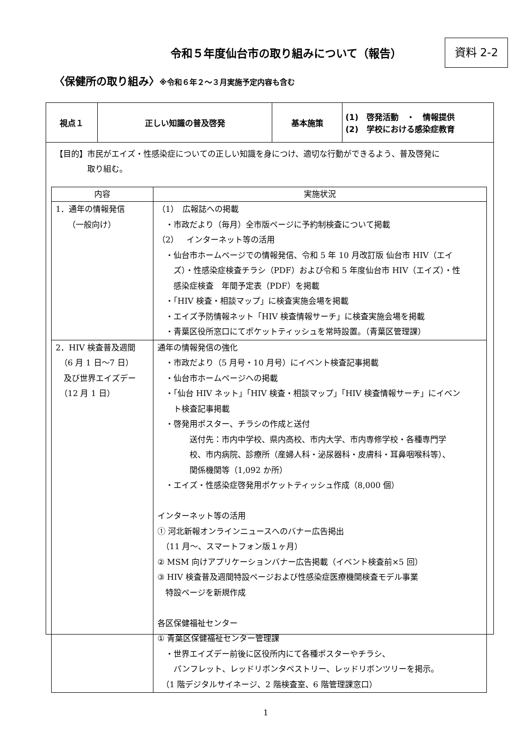令和５年度仙台市の取り組みについて（報告）
資料 2-2
〈保健所の取り組み〉※令和６年２～３月実施予定内容も含む
| 視点１ | 正しい知識の普及啓発 | 基本施策 | (1) 啓発活動 ・ 情報提供 (2) 学校における感染症教育 |
【目的】市民がエイズ・性感染症についての正しい知識を身につけ、適切な行動ができるよう、普及啓発に
　　　　取り組む。
| 内容 | 実施状況 |
| --- | --- |
| 1．通年の情報発信 （一般向け） | （1） 広報誌への掲載 ・市政だより（毎月）全市版ページに予約制検査について掲載 （2） インターネット等の活用 ・仙台市ホームページでの情報発信、令和 5 年 10 月改訂版 仙台市 HIV（エイ ズ）・性感染症検査チラシ（PDF）および令和 5 年度仙台市 HIV（エイズ）・性 感染症検査 年間予定表（PDF）を掲載 ・「HIV 検査・相談マップ」に検査実施会場を掲載 ・エイズ予防情報ネット「HIV 検査情報サーチ」に検査実施会場を掲載 ・青葉区役所窓口にてポケットティッシュを常時設置。（青葉区管理課） |
| 2．HIV 検査普及週間 （6 月 1 日～7 日） 及び世界エイズデー （12 月 1 日） | 通年の情報発信の強化 ・市政だより（5 月号・10 月号）にイベント検査記事掲載 ・仙台市ホームページへの掲載 ・「仙台 HIV ネット」「HIV 検査・相談マップ」「HIV 検査情報サーチ」にイベン ト検査記事掲載 ・啓発用ポスター、チラシの作成と送付 送付先：市内中学校、県内高校、市内大学、市内専修学校・各種専門学 校、市内病院、診療所（産婦人科・泌尿器科・皮膚科・耳鼻咽喉科等）、 関係機関等（1,092 か所） ・エイズ・性感染症啓発用ポケットティッシュ作成（8,000 個） インターネット等の活用 ① 河北新報オンラインニュースへのバナー広告掲出 （11 月～、スマートフォン版１ヶ月） ② MSM 向けアプリケーションバナー広告掲載（イベント検査前×5 回） ③ HIV 検査普及週間特設ページおよび性感染症医療機関検査モデル事業 特設ページを新規作成 各区保健福祉センター ① 青葉区保健福祉センター管理課 ・世界エイズデー前後に区役所内にて各種ポスターやチラシ、 パンフレット、レッドリボンタペストリー、レッドリボンツリーを掲示。 （1 階デジタルサイネージ、2 階検査室、6 階管理課窓口） |
1